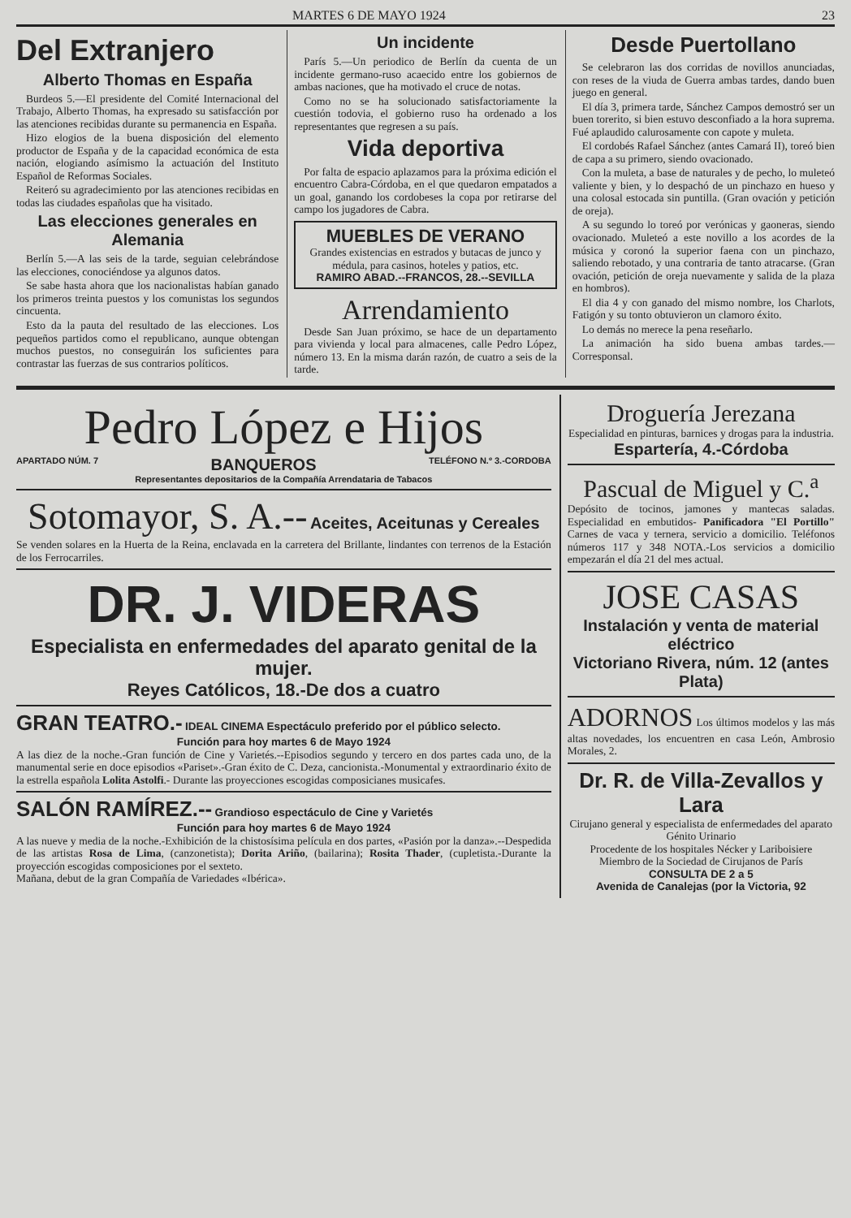MARTES 6 DE MAYO 1924 23
Del Extranjero
Alberto Thomas en España
Burdeos 5.—El presidente del Comité Internacional del Trabajo, Alberto Thomas, ha expresado su satisfacción por las atenciones recibidas durante su permanencia en España.
Hizo elogios de la buena disposición del elemento productor de España y de la capacidad económica de esta nación, elogiando asímismo la actuación del Instituto Español de Reformas Sociales.
Reiteró su agradecimiento por las atenciones recibidas en todas las ciudades españolas que ha visitado.
Las elecciones generales en Alemania
Berlín 5.—A las seis de la tarde, seguian celebrándose las elecciones, conociéndose ya algunos datos.
Se sabe hasta ahora que los nacionalistas habían ganado los primeros treinta puestos y los comunistas los segundos cincuenta.
Esto da la pauta del resultado de las elecciones. Los pequeños partidos como el republicano, aunque obtengan muchos puestos, no conseguirán los suficientes para contrastar las fuerzas de sus contrarios políticos.
Un incidente
París 5.—Un periodico de Berlín da cuenta de un incidente germano-ruso acaecido entre los gobiernos de ambas naciones, que ha motivado el cruce de notas.
Como no se ha solucionado satisfactoriamente la cuestión todovia, el gobierno ruso ha ordenado a los representantes que regresen a su país.
Vida deportiva
Por falta de espacio aplazamos para la próxima edición el encuentro Cabra-Córdoba, en el que quedaron empatados a un goal, ganando los cordobeses la copa por retirarse del campo los jugadores de Cabra.
MUEBLES DE VERANO
Grandes existencias en estrados y butacas de junco y médula, para casinos, hoteles y patios, etc.
RAMIRO ABAD.--FRANCOS, 28.--SEVILLA
Arrendamiento
Desde San Juan próximo, se hace de un departamento para vivienda y local para almacenes, calle Pedro López, número 13. En la misma darán razón, de cuatro a seis de la tarde.
Desde Puertollano
Se celebraron las dos corridas de novillos anunciadas, con reses de la viuda de Guerra ambas tardes, dando buen juego en general.
El día 3, primera tarde, Sánchez Campos demostró ser un buen torerito, si bien estuvo desconfiado a la hora suprema. Fué aplaudido calurosamente con capote y muleta.
El cordobés Rafael Sánchez (antes Camará II), toreó bien de capa a su primero, siendo ovacionado.
Con la muleta, a base de naturales y de pecho, lo muleteó valiente y bien, y lo despachó de un pinchazo en hueso y una colosal estocada sin puntilla. (Gran ovación y petición de oreja).
A su segundo lo toreó por verónicas y gaoneras, siendo ovacionado. Muleteó a este novillo a los acordes de la música y coronó la superior faena con un pinchazo, saliendo rebotado, y una contraria de tanto atracarse. (Gran ovación, petición de oreja nuevamente y salida de la plaza en hombros).
El dia 4 y con ganado del mismo nombre, los Charlots, Fatigón y su tonto obtuvieron un clamoro éxito.
Lo demás no merece la pena reseñarlo.
La animación ha sido buena ambas tardes.—Corresponsal.
Pedro López e Hijos
APARTADO NÚM. 7 BANQUEROS TELÉFONO N.º 3.-CORDOBA
Representantes depositarios de la Compañía Arrendataria de Tabacos
Sotomayor, S. A.-- Aceites, Aceitunas y Cereales
Se venden solares en la Huerta de la Reina, enclavada en la carretera del Brillante, lindantes con terrenos de la Estación de los Ferrocarriles.
DR. J. VIDERAS
Especialista en enfermedades del aparato genital de la mujer.
Reyes Católicos, 18.-De dos a cuatro
GRAN TEATRO.- IDEAL CINEMA Espectáculo preferido por el público selecto.
Función para hoy martes 6 de Mayo 1924
A las diez de la noche.-Gran función de Cine y Varietés.--Episodios segundo y tercero en dos partes cada uno, de la manumental serie en doce episodios «Pariset».-Gran éxito de C. Deza, cancionista.-Monumental y extraordinario éxito de la estrella española Lolita Astolfi.- Durante las proyecciones escogidas composicianes musicafes.
SALÓN RAMÍREZ.-- Grandioso espectáculo de Cine y Varietés
Función para hoy martes 6 de Mayo 1924
A las nueve y media de la noche.-Exhibición de la chistosísima película en dos partes, «Pasión por la danza».--Despedida de las artistas Rosa de Lima, (canzonetista); Dorita Ariño, (bailarina); Rosita Thader, (cupletista.-Durante la proyección escogidas composiciones por el sexteto.
Mañana, debut de la gran Compañía de Variedades «Ibérica».
Droguería Jerezana
Especialidad en pinturas, barnices y drogas para la industria.
Espartería, 4.-Córdoba
Pascual de Miguel y C.<sup>a</sup>
Depósito de tocinos, jamones y mantecas saladas. Especialidad en embutidos- Panificadora "El Portillo" Carnes de vaca y ternera, servicio a domicilio. Teléfonos números 117 y 348 NOTA.-Los servicios a domicilio empezarán el día 21 del mes actual.
JOSE CASAS
Instalación y venta de material eléctrico
Victoriano Rivera, núm. 12 (antes Plata)
ADORNOS Los últimos modelos y las más altas novedades, los encuentren en casa León, Ambrosio Morales, 2.
Dr. R. de Villa-Zevallos y Lara
Cirujano general y especialista de enfermedades del aparato Génito Urinario
Procedente de los hospitales Nécker y Lariboisiere
Miembro de la Sociedad de Cirujanos de París
CONSULTA DE 2 a 5
Avenida de Canalejas (por la Victoria, 92